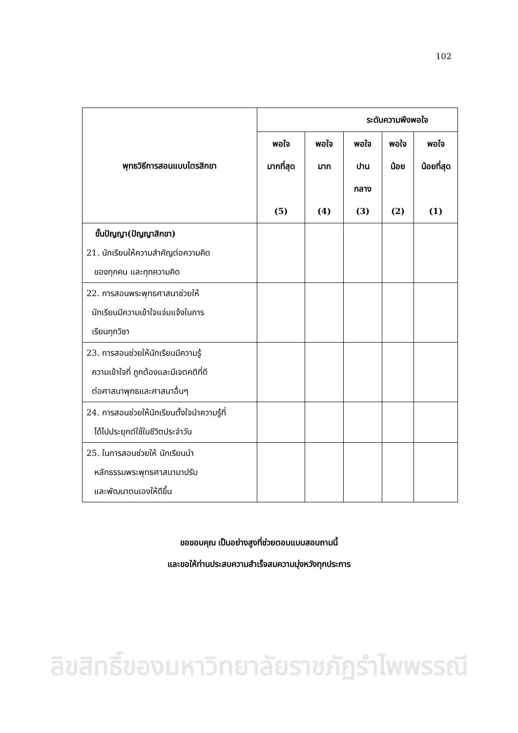102
| พุทธวิธีการสอนแบบไตรสิกขา | ระดับความพึงพอใจ | | | | |
| --- | --- | --- | --- | --- | --- |
| | พอใจ มากที่สุด (5) | พอใจ มาก (4) | พอใจ ปาน กลาง (3) | พอใจ น้อย (2) | พอใจ น้อยที่สุด (1) |
| ขั้นปัญญา(ปัญญาสิกขา) 21. นักเรียนให้ความสำคัญต่อความคิด ของทุกคน และทุกความคิด | | | | | |
| 22. การสอนพระพุทธศาสนาช่วยให้ นักเรียนมีความเข้าใจแจ่มแจ้งในการ เรียนทุกวิชา | | | | | |
| 23. การสอนช่วยให้นักเรียนมีความรู้ ความเข้าใจที่ ถูกต้องและมีเจตคติที่ดี ต่อศาสนาพุทธและศาสนาอื่นๆ | | | | | |
| 24. การสอนช่วยให้นักเรียนตั้งใจนำความรู้ที่ ได้ไปประยุกต์ใช้ในชีวิตประจำวัน | | | | | |
| 25. ในการสอนช่วยให้ นักเรียนนำ หลักธรรมพระพุทธศาสนามาปรับ และพัฒนาตนเองให้ดีขึ้น | | | | | |
ขอขอบคุณ เป็นอย่างสูงที่ช่วยตอบแบบสอบถามนี้
และขอให้ท่านประสบความสำเร็จสมความมุ่งหวังทุกประการ
ลิขสิทธิ์ของมหาวิทยาลัยราชภัฏรำไพพรรณี